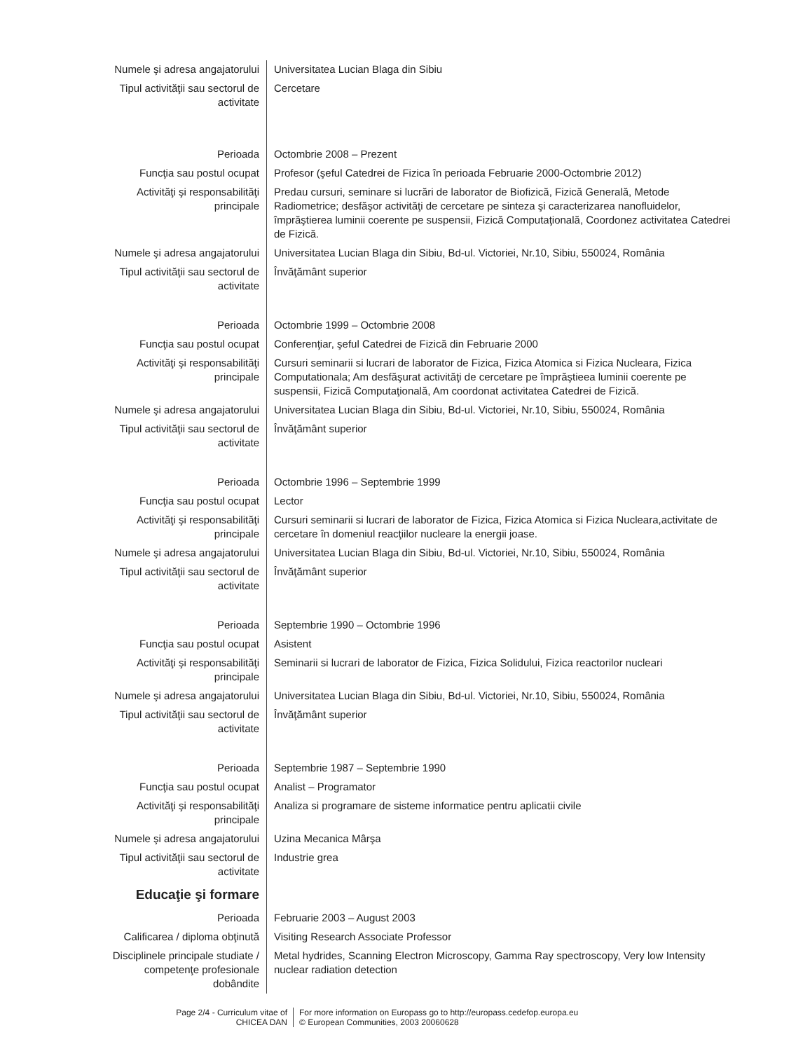| Numele şi adresa angajatorului | Universitatea Lucian Blaga din Sibiu |
| Tipul activităţii sau sectorul de activitate | Cercetare |
| Perioada | Octombrie 2008 – Prezent |
| Funcţia sau postul ocupat | Profesor (şeful Catedrei de Fizica în perioada Februarie 2000-Octombrie 2012) |
| Activităţi şi responsabilităţi principale | Predau cursuri, seminare si lucrări de laborator de Biofizică, Fizică Generală, Metode Radiometrice; desfăşor activităţi de cercetare pe sinteza şi caracterizarea nanofluidelor, împrăştierea luminii coerente pe suspensii, Fizică Computaţională, Coordonez activitatea Catedrei de Fizică. |
| Numele şi adresa angajatorului | Universitatea Lucian Blaga din Sibiu, Bd-ul. Victoriei, Nr.10, Sibiu, 550024, România |
| Tipul activităţii sau sectorul de activitate | Învăţământ superior |
| Perioada | Octombrie 1999 – Octombrie 2008 |
| Funcţia sau postul ocupat | Conferenţiar, şeful Catedrei de Fizică din Februarie 2000 |
| Activităţi şi responsabilităţi principale | Cursuri seminarii si lucrari de laborator de Fizica, Fizica Atomica si Fizica Nucleara, Fizica Computationala; Am desfăşurat activităţi de cercetare pe împrăştieea luminii coerente pe suspensii, Fizică Computaţională, Am coordonat activitatea Catedrei de Fizică. |
| Numele şi adresa angajatorului | Universitatea Lucian Blaga din Sibiu, Bd-ul. Victoriei, Nr.10, Sibiu, 550024, România |
| Tipul activităţii sau sectorul de activitate | Învăţământ superior |
| Perioada | Octombrie 1996 – Septembrie 1999 |
| Funcţia sau postul ocupat | Lector |
| Activităţi şi responsabilităţi principale | Cursuri seminarii si lucrari de laborator de Fizica, Fizica Atomica si Fizica Nucleara,activitate de cercetare în domeniul reacţiilor nucleare la energii joase. |
| Numele şi adresa angajatorului | Universitatea Lucian Blaga din Sibiu, Bd-ul. Victoriei, Nr.10, Sibiu, 550024, România |
| Tipul activităţii sau sectorul de activitate | Învăţământ superior |
| Perioada | Septembrie 1990 – Octombrie 1996 |
| Funcţia sau postul ocupat | Asistent |
| Activităţi şi responsabilităţi principale | Seminarii si lucrari de laborator de Fizica, Fizica Solidului, Fizica reactorilor nucleari |
| Numele şi adresa angajatorului | Universitatea Lucian Blaga din Sibiu, Bd-ul. Victoriei, Nr.10, Sibiu, 550024, România |
| Tipul activităţii sau sectorul de activitate | Învăţământ superior |
| Perioada | Septembrie 1987 – Septembrie 1990 |
| Funcţia sau postul ocupat | Analist – Programator |
| Activităţi şi responsabilităţi principale | Analiza si programare de sisteme informatice pentru aplicatii civile |
| Numele şi adresa angajatorului | Uzina Mecanica Mârşa |
| Tipul activităţii sau sectorul de activitate | Industrie grea |
| Educaţie şi formare | |
| Perioada | Februarie 2003 – August 2003 |
| Calificarea / diploma obţinută | Visiting Research Associate Professor |
| Disciplinele principale studiate / competenţe profesionale dobândite | Metal hydrides, Scanning Electron Microscopy, Gamma Ray spectroscopy, Very low Intensity nuclear radiation detection |
Page 2/4 - Curriculum vitae of
CHICEA DAN
For more information on Europass go to http://europass.cedefop.europa.eu
© European Communities, 2003 20060628